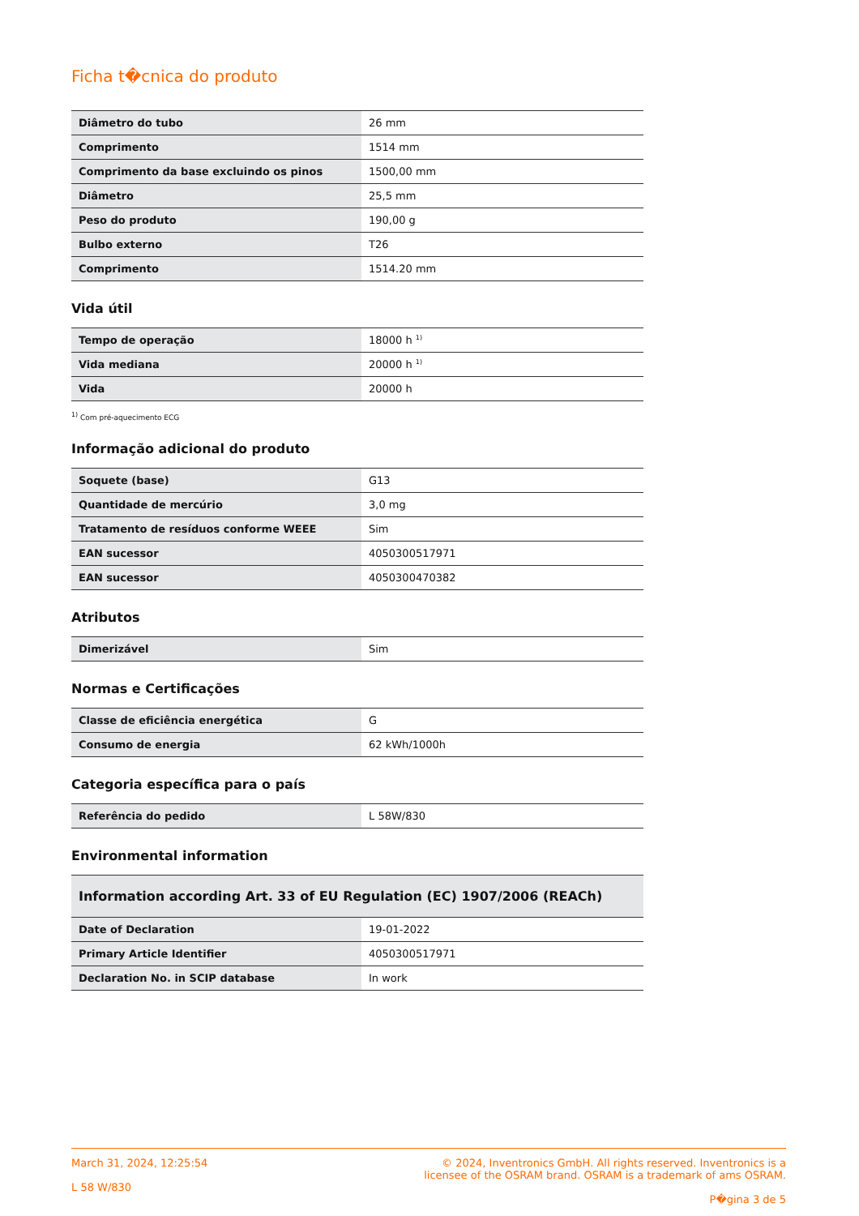Ficha t�cnica do produto
| Diâmetro do tubo | 26 mm |
| Comprimento | 1514 mm |
| Comprimento da base excluindo os pinos | 1500,00 mm |
| Diâmetro | 25,5 mm |
| Peso do produto | 190,00 g |
| Bulbo externo | T26 |
| Comprimento | 1514.20 mm |
Vida útil
| Tempo de operação | 18000 h <sup>1)</sup> |
| Vida mediana | 20000 h <sup>1)</sup> |
| Vida | 20000 h |
<sup>1)</sup> Com pré-aquecimento ECG
Informação adicional do produto
| Soquete (base) | G13 |
| Quantidade de mercúrio | 3,0 mg |
| Tratamento de resíduos conforme WEEE | Sim |
| EAN sucessor | 4050300517971 |
| EAN sucessor | 4050300470382 |
Atributos
| Dimerizável | Sim |
Normas e Certificações
| Classe de eficiência energética | G |
| Consumo de energia | 62 kWh/1000h |
Categoria específica para o país
| Referência do pedido | L 58W/830 |
Environmental information
| Information according Art. 33 of EU Regulation (EC) 1907/2006 (REACh) | |
| --- | --- |
| Date of Declaration | 19-01-2022 |
| Primary Article Identifier | 4050300517971 |
| Declaration No. in SCIP database | In work |
March 31, 2024, 12:25:54
L 58 W/830
© 2024, Inventronics GmbH. All rights reserved. Inventronics is a
licensee of the OSRAM brand. OSRAM is a trademark of ams OSRAM.
P�gina 3 de 5